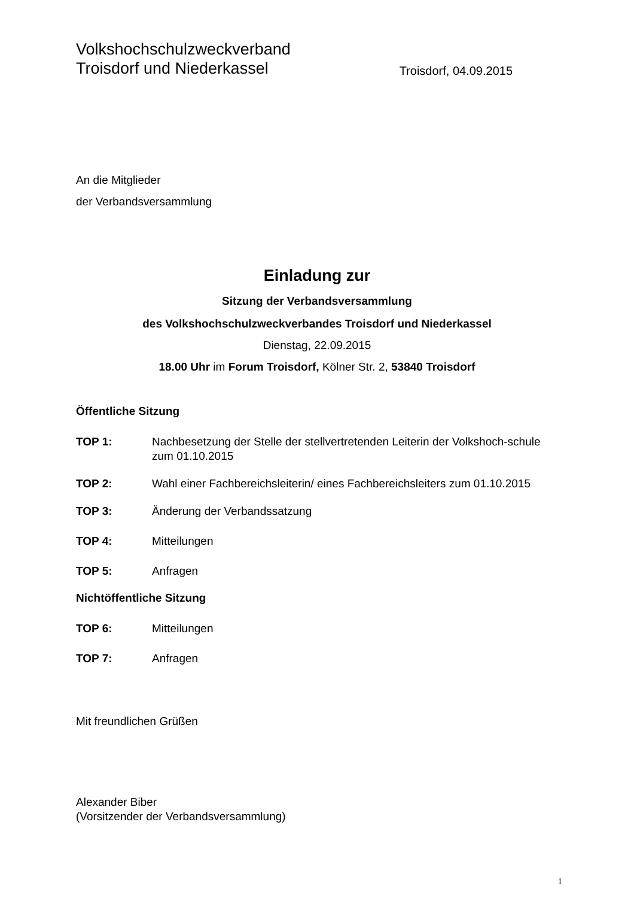Volkshochschulzweckverband
Troisdorf und Niederkassel
Troisdorf, 04.09.2015
An die Mitglieder
der Verbandsversammlung
Einladung zur
Sitzung der Verbandsversammlung
des Volkshochschulzweckverbandes Troisdorf und Niederkassel
Dienstag, 22.09.2015
18.00 Uhr im Forum Troisdorf, Kölner Str. 2, 53840 Troisdorf
Öffentliche Sitzung
TOP 1: Nachbesetzung der Stelle der stellvertretenden Leiterin der Volkshoch-schule zum 01.10.2015
TOP 2: Wahl einer Fachbereichsleiterin/ eines Fachbereichsleiters zum 01.10.2015
TOP 3: Änderung der Verbandssatzung
TOP 4: Mitteilungen
TOP 5: Anfragen
Nichtöffentliche Sitzung
TOP 6: Mitteilungen
TOP 7: Anfragen
Mit freundlichen Grüßen
Alexander Biber
(Vorsitzender der Verbandsversammlung)
1